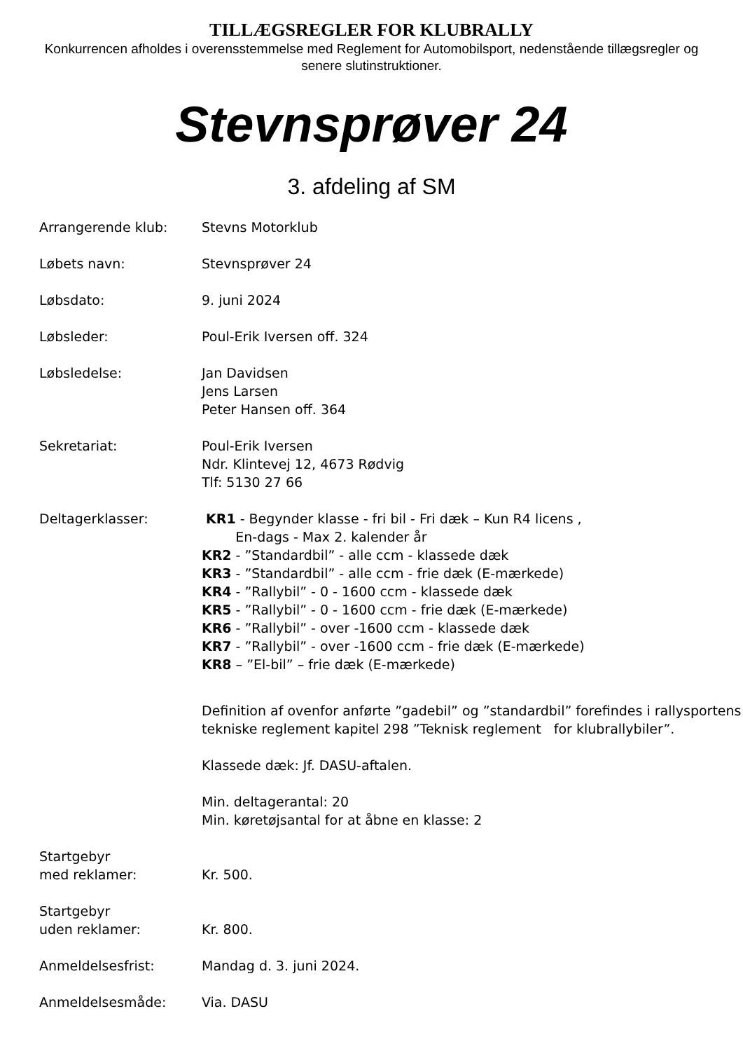TILLÆGSREGLER FOR KLUBRALLY
Konkurrencen afholdes i overensstemmelse med Reglement for Automobilsport, nedenstående tillægsregler og senere slutinstruktioner.
Stevnsprøver 24
3. afdeling af SM
Arrangerende klub: Stevns Motorklub
Løbets navn: Stevnsprøver 24
Løbsdato: 9. juni 2024
Løbsleder: Poul-Erik Iversen off. 324
Løbsledelse: Jan Davidsen
Jens Larsen
Peter Hansen off. 364
Sekretariat: Poul-Erik Iversen
Ndr. Klintevej 12, 4673 Rødvig
Tlf: 5130 27 66
Deltagerklasser: KR1 - Begynder klasse - fri bil - Fri dæk – Kun R4 licens ,
En-dags - Max 2. kalender år
KR2 - ”Standardbil” - alle ccm - klassede dæk
KR3 - ”Standardbil” - alle ccm - frie dæk (E-mærkede)
KR4 - ”Rallybil” - 0 - 1600 ccm - klassede dæk
KR5 - ”Rallybil” - 0 - 1600 ccm - frie dæk (E-mærkede)
KR6 - ”Rallybil” - over -1600 ccm - klassede dæk
KR7 - ”Rallybil” - over -1600 ccm - frie dæk (E-mærkede)
KR8 – ”El-bil” – frie dæk (E-mærkede)
Definition af ovenfor anførte ”gadebil” og ”standardbil” forefindes i rallysportens tekniske reglement kapitel 298 ”Teknisk reglement for klubrallybiler”.
Klassede dæk: Jf. DASU-aftalen.
Min. deltagerantal: 20
Min. køretøjsantal for at åbne en klasse: 2
Startgebyr
med reklamer:
Kr. 500.
Startgebyr
uden reklamer:
Kr. 800.
Anmeldelsesfrist: Mandag d. 3. juni 2024.
Anmeldelsesmåde: Via. DASU